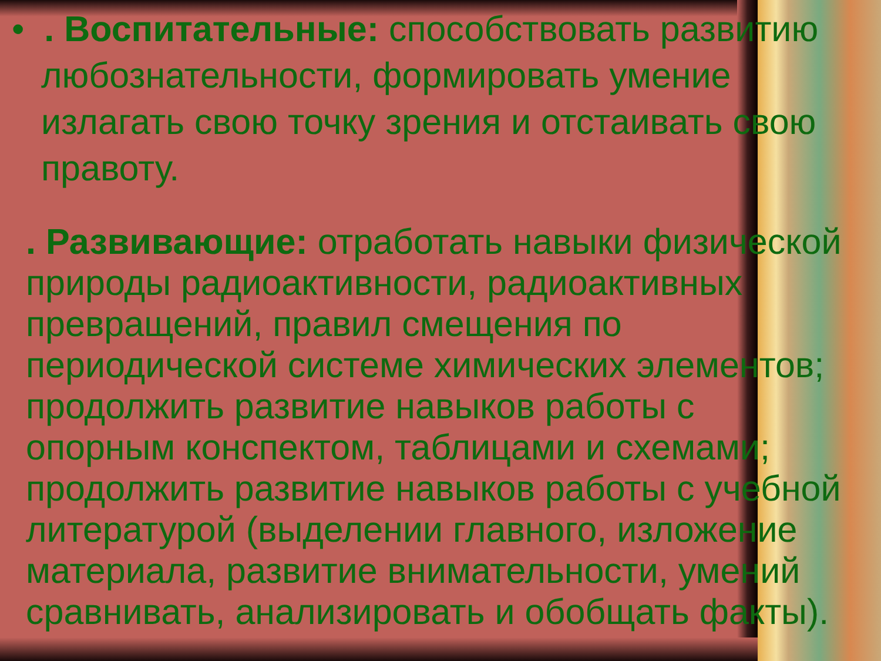• . Воспитательные: способствовать развитию любознательности, формировать умение излагать свою точку зрения и отстаивать свою правоту.
. Развивающие: отработать навыки физической природы радиоактивности, радиоактивных превращений, правил смещения по периодической системе химических элементов; продолжить развитие навыков работы с опорным конспектом, таблицами и схемами; продолжить развитие навыков работы с учебной литературой (выделении главного, изложение материала, развитие внимательности, умений сравнивать, анализировать и обобщать факты).